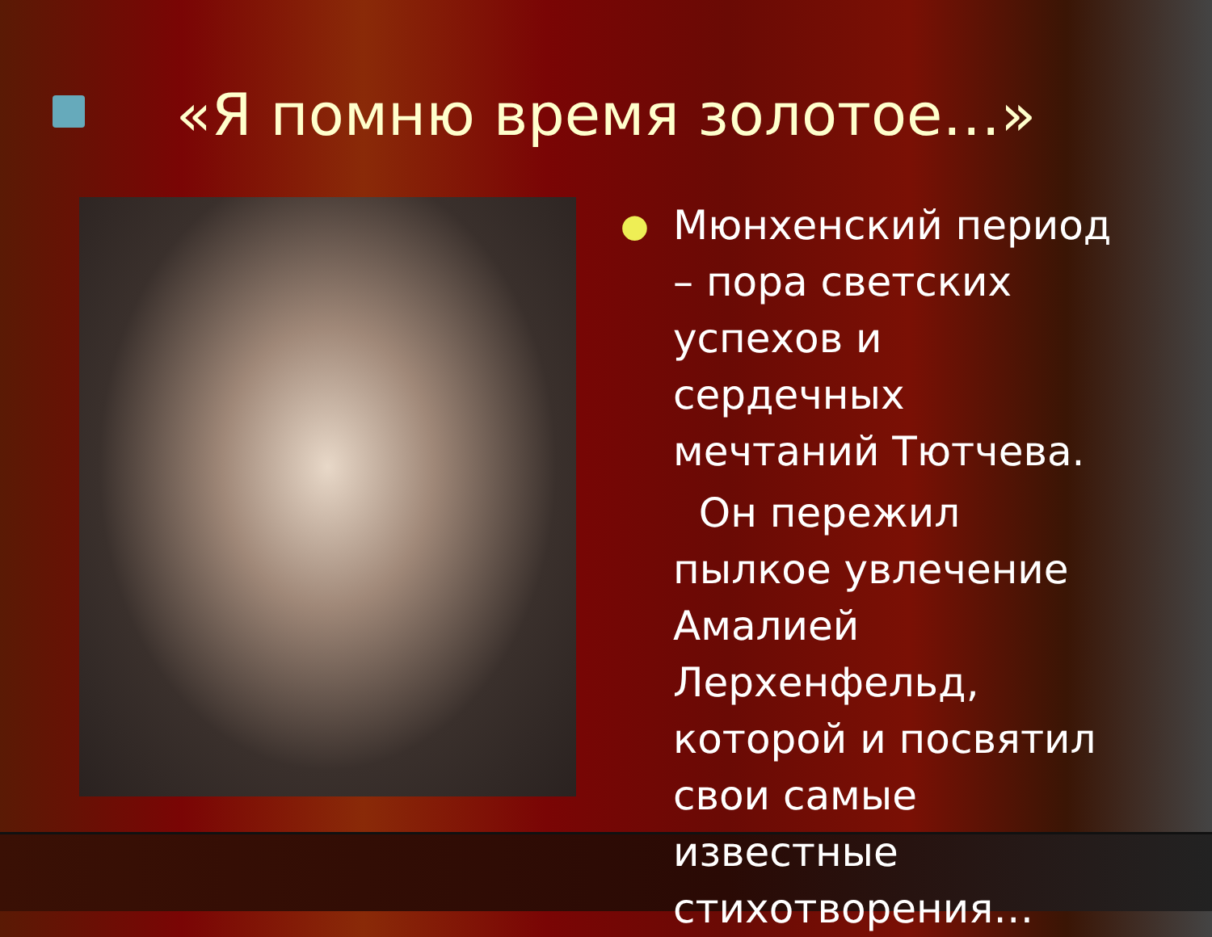«Я помню время золотое…»
●
Мюнхенский период – пора светских успехов и сердечных мечтаний Тютчева.
Он пережил пылкое увлечение Амалией Лерхенфельд, которой и посвятил свои самые известные стихотворения…